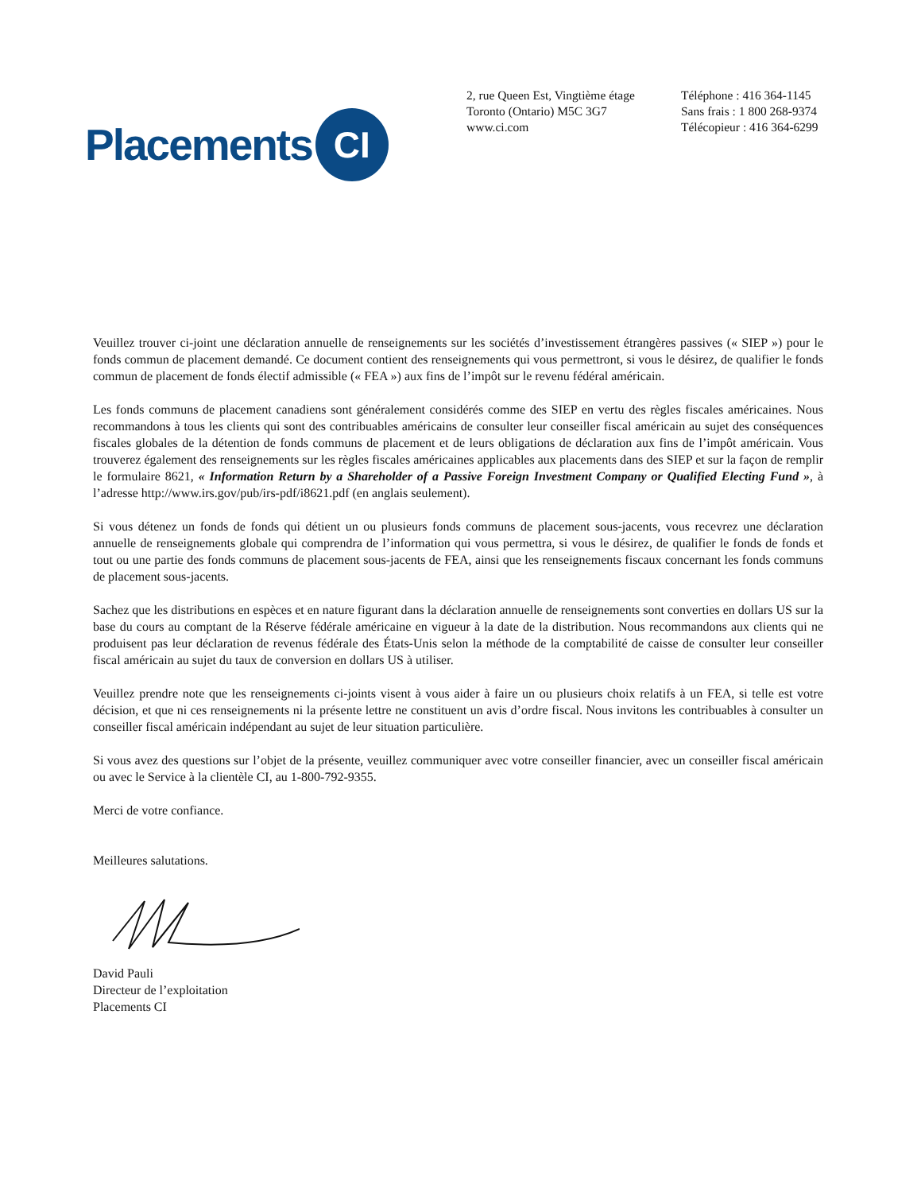Placements CI
2, rue Queen Est, Vingtième étage
Toronto (Ontario) M5C 3G7
www.ci.com
Téléphone : 416 364-1145
Sans frais : 1 800 268-9374
Télécopieur : 416 364-6299
Veuillez trouver ci-joint une déclaration annuelle de renseignements sur les sociétés d’investissement étrangères passives (« SIEP ») pour le fonds commun de placement demandé. Ce document contient des renseignements qui vous permettront, si vous le désirez, de qualifier le fonds commun de placement de fonds électif admissible (« FEA ») aux fins de l’impôt sur le revenu fédéral américain.
Les fonds communs de placement canadiens sont généralement considérés comme des SIEP en vertu des règles fiscales américaines. Nous recommandons à tous les clients qui sont des contribuables américains de consulter leur conseiller fiscal américain au sujet des conséquences fiscales globales de la détention de fonds communs de placement et de leurs obligations de déclaration aux fins de l’impôt américain. Vous trouverez également des renseignements sur les règles fiscales américaines applicables aux placements dans des SIEP et sur la façon de remplir le formulaire 8621, « Information Return by a Shareholder of a Passive Foreign Investment Company or Qualified Electing Fund », à l’adresse http://www.irs.gov/pub/irs-pdf/i8621.pdf (en anglais seulement).
Si vous détenez un fonds de fonds qui détient un ou plusieurs fonds communs de placement sous-jacents, vous recevrez une déclaration annuelle de renseignements globale qui comprendra de l’information qui vous permettra, si vous le désirez, de qualifier le fonds de fonds et tout ou une partie des fonds communs de placement sous-jacents de FEA, ainsi que les renseignements fiscaux concernant les fonds communs de placement sous-jacents.
Sachez que les distributions en espèces et en nature figurant dans la déclaration annuelle de renseignements sont converties en dollars US sur la base du cours au comptant de la Réserve fédérale américaine en vigueur à la date de la distribution. Nous recommandons aux clients qui ne produisent pas leur déclaration de revenus fédérale des États-Unis selon la méthode de la comptabilité de caisse de consulter leur conseiller fiscal américain au sujet du taux de conversion en dollars US à utiliser.
Veuillez prendre note que les renseignements ci-joints visent à vous aider à faire un ou plusieurs choix relatifs à un FEA, si telle est votre décision, et que ni ces renseignements ni la présente lettre ne constituent un avis d’ordre fiscal. Nous invitons les contribuables à consulter un conseiller fiscal américain indépendant au sujet de leur situation particulière.
Si vous avez des questions sur l’objet de la présente, veuillez communiquer avec votre conseiller financier, avec un conseiller fiscal américain ou avec le Service à la clientèle CI, au 1-800-792-9355.
Merci de votre confiance.
Meilleures salutations.
David Pauli
Directeur de l’exploitation
Placements CI